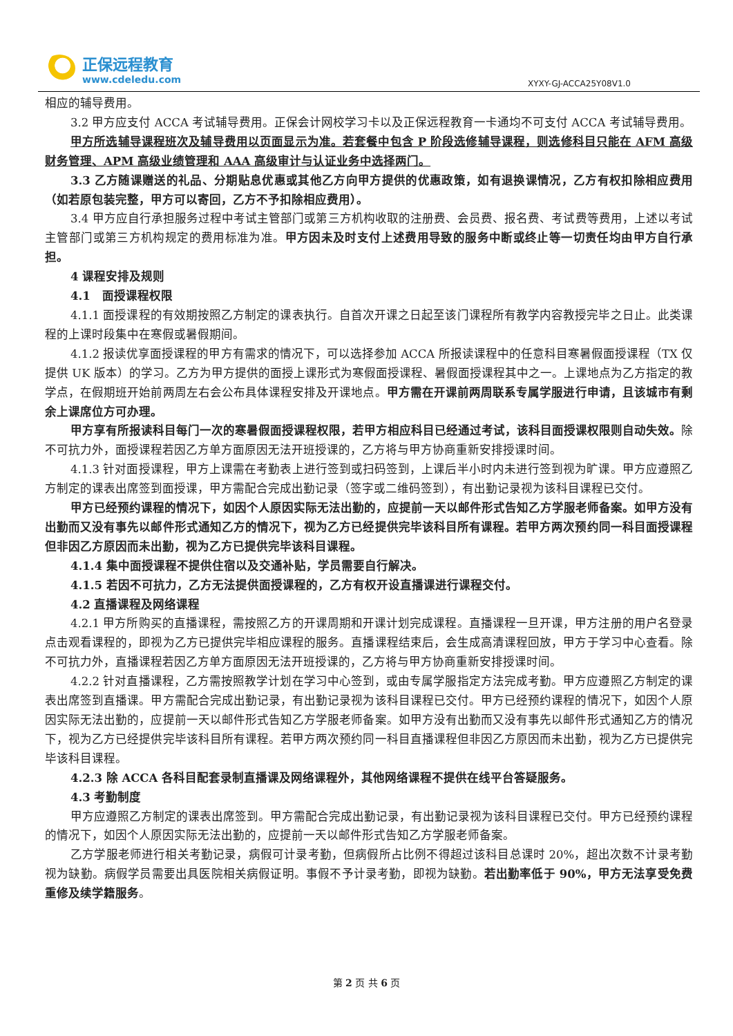正保远程教育
www.cdeledu.com
XYXY-GJ-ACCA25Y08V1.0
相应的辅导费用。
3.2 甲方应支付 ACCA 考试辅导费用。正保会计网校学习卡以及正保远程教育一卡通均不可支付 ACCA 考试辅导费用。
甲方所选辅导课程班次及辅导费用以页面显示为准。若套餐中包含 P 阶段选修辅导课程，则选修科目只能在 AFM 高级财务管理、APM 高级业绩管理和 AAA 高级审计与认证业务中选择两门。
3.3 乙方随课赠送的礼品、分期贴息优惠或其他乙方向甲方提供的优惠政策，如有退换课情况，乙方有权扣除相应费用（如若原包装完整，甲方可以寄回，乙方不予扣除相应费用）。
3.4 甲方应自行承担服务过程中考试主管部门或第三方机构收取的注册费、会员费、报名费、考试费等费用，上述以考试主管部门或第三方机构规定的费用标准为准。甲方因未及时支付上述费用导致的服务中断或终止等一切责任均由甲方自行承担。
4 课程安排及规则
4.1　面授课程权限
4.1.1 面授课程的有效期按照乙方制定的课表执行。自首次开课之日起至该门课程所有教学内容教授完毕之日止。此类课程的上课时段集中在寒假或暑假期间。
4.1.2 报读优享面授课程的甲方有需求的情况下，可以选择参加 ACCA 所报读课程中的任意科目寒暑假面授课程（TX 仅提供 UK 版本）的学习。乙方为甲方提供的面授上课形式为寒假面授课程、暑假面授课程其中之一。上课地点为乙方指定的教学点，在假期班开始前两周左右会公布具体课程安排及开课地点。甲方需在开课前两周联系专属学服进行申请，且该城市有剩余上课席位方可办理。
甲方享有所报读科目每门一次的寒暑假面授课程权限，若甲方相应科目已经通过考试，该科目面授课权限则自动失效。除不可抗力外，面授课程若因乙方单方面原因无法开班授课的，乙方将与甲方协商重新安排授课时间。
4.1.3 针对面授课程，甲方上课需在考勤表上进行签到或扫码签到，上课后半小时内未进行签到视为旷课。甲方应遵照乙方制定的课表出席签到面授课，甲方需配合完成出勤记录（签字或二维码签到），有出勤记录视为该科目课程已交付。
甲方已经预约课程的情况下，如因个人原因实际无法出勤的，应提前一天以邮件形式告知乙方学服老师备案。如甲方没有出勤而又没有事先以邮件形式通知乙方的情况下，视为乙方已经提供完毕该科目所有课程。若甲方两次预约同一科目面授课程但非因乙方原因而未出勤，视为乙方已提供完毕该科目课程。
4.1.4 集中面授课程不提供住宿以及交通补贴，学员需要自行解决。
4.1.5 若因不可抗力，乙方无法提供面授课程的，乙方有权开设直播课进行课程交付。
4.2 直播课程及网络课程
4.2.1 甲方所购买的直播课程，需按照乙方的开课周期和开课计划完成课程。直播课程一旦开课，甲方注册的用户名登录点击观看课程的，即视为乙方已提供完毕相应课程的服务。直播课程结束后，会生成高清课程回放，甲方于学习中心查看。除不可抗力外，直播课程若因乙方单方面原因无法开班授课的，乙方将与甲方协商重新安排授课时间。
4.2.2 针对直播课程，乙方需按照教学计划在学习中心签到，或由专属学服指定方法完成考勤。甲方应遵照乙方制定的课表出席签到直播课。甲方需配合完成出勤记录，有出勤记录视为该科目课程已交付。甲方已经预约课程的情况下，如因个人原因实际无法出勤的，应提前一天以邮件形式告知乙方学服老师备案。如甲方没有出勤而又没有事先以邮件形式通知乙方的情况下，视为乙方已经提供完毕该科目所有课程。若甲方两次预约同一科目直播课程但非因乙方原因而未出勤，视为乙方已提供完毕该科目课程。
4.2.3 除 ACCA 各科目配套录制直播课及网络课程外，其他网络课程不提供在线平台答疑服务。
4.3 考勤制度
甲方应遵照乙方制定的课表出席签到。甲方需配合完成出勤记录，有出勤记录视为该科目课程已交付。甲方已经预约课程的情况下，如因个人原因实际无法出勤的，应提前一天以邮件形式告知乙方学服老师备案。
乙方学服老师进行相关考勤记录，病假可计录考勤，但病假所占比例不得超过该科目总课时 20%，超出次数不计录考勤视为缺勤。病假学员需要出具医院相关病假证明。事假不予计录考勤，即视为缺勤。若出勤率低于 90%，甲方无法享受免费重修及续学籍服务。
第 2 页 共 6 页